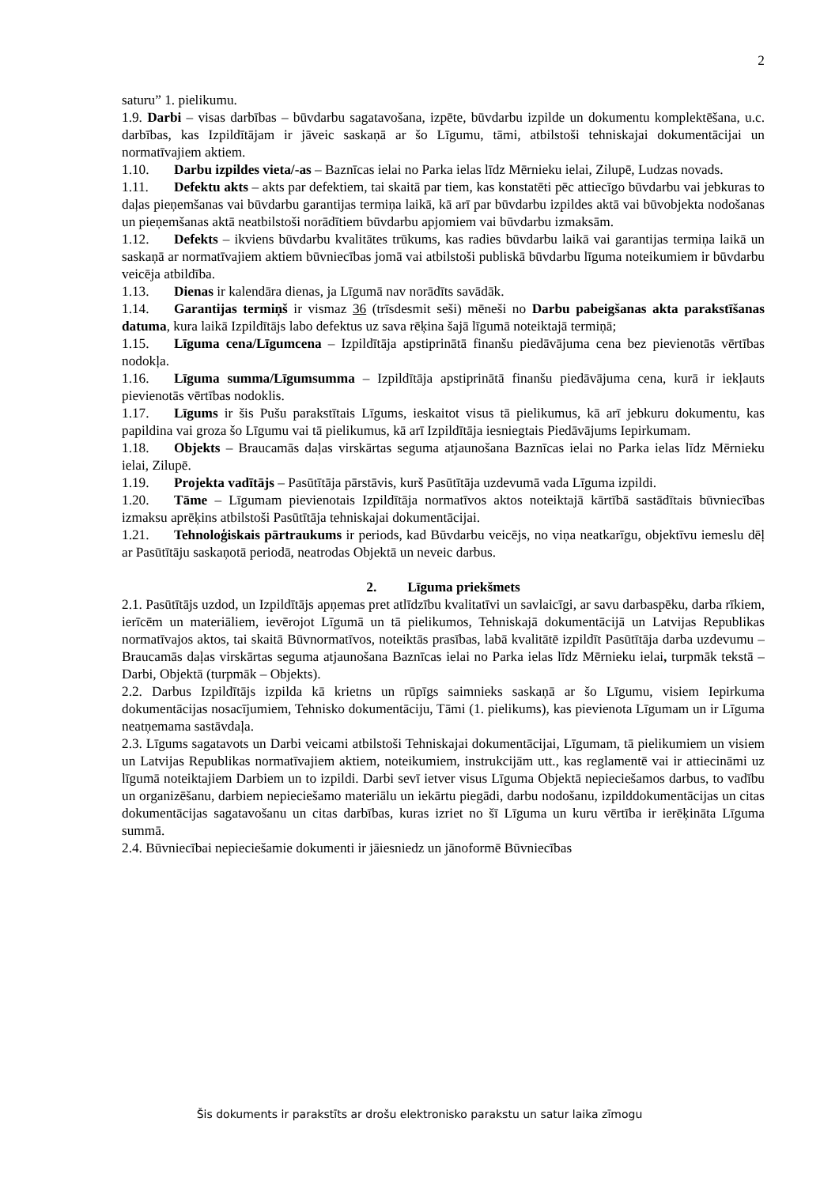2
saturu” 1. pielikumu.
1.9. Darbi – visas darbības – būvdarbu sagatavošana, izpēte, būvdarbu izpilde un dokumentu komplektēšana, u.c. darbības, kas Izpildītājam ir jāveic saskaņā ar šo Līgumu, tāmi, atbilstoši tehniskajai dokumentācijai un normatīvajiem aktiem.
1.10. Darbu izpildes vieta/-as – Baznīcas ielai no Parka ielas līdz Mērnieku ielai, Zilupē, Ludzas novads.
1.11. Defektu akts – akts par defektiem, tai skaitā par tiem, kas konstatēti pēc attiecīgo būvdarbu vai jebkuras to daļas pieņemšanas vai būvdarbu garantijas termiņa laikā, kā arī par būvdarbu izpildes aktā vai būvobjekta nodošanas un pieņemšanas aktā neatbilstoši norādītiem būvdarbu apjomiem vai būvdarbu izmaksām.
1.12. Defekts – ikviens būvdarbu kvalitātes trūkums, kas radies būvdarbu laikā vai garantijas termiņa laikā un saskaņā ar normatīvajiem aktiem būvniecības jomā vai atbilstoši publiskā būvdarbu līguma noteikumiem ir būvdarbu veicēja atbildība.
1.13. Dienas ir kalendāra dienas, ja Līgumā nav norādīts savādāk.
1.14. Garantijas termiņš ir vismaz 36 (trīsdesmit seši) mēneši no Darbu pabeigšanas akta parakstīšanas datuma, kura laikā Izpildītājs labo defektus uz sava rēķina šajā līgumā noteiktajā termiņā;
1.15. Līguma cena/Līgumcena – Izpildītāja apstiprinātā finanšu piedāvājuma cena bez pievienotās vērtības nodokļa.
1.16. Līguma summa/Līgumsumma – Izpildītāja apstiprinātā finanšu piedāvājuma cena, kurā ir iekļauts pievienotās vērtības nodoklis.
1.17. Līgums ir šis Pušu parakstītais Līgums, ieskaitot visus tā pielikumus, kā arī jebkuru dokumentu, kas papildina vai groza šo Līgumu vai tā pielikumus, kā arī Izpildītāja iesniegtais Piedāvājums Iepirkumam.
1.18. Objekts – Braucamās daļas virskārtas seguma atjaunošana Baznīcas ielai no Parka ielas līdz Mērnieku ielai, Zilupē.
1.19. Projekta vadītājs – Pasūtītāja pārstāvis, kurš Pasūtītāja uzdevumā vada Līguma izpildi.
1.20. Tāme – Līgumam pievienotais Izpildītāja normatīvos aktos noteiktajā kārtībā sastādītais būvniecības izmaksu aprēķins atbilstoši Pasūtītāja tehniskajai dokumentācijai.
1.21. Tehnoloģiskais pārtraukums ir periods, kad Būvdarbu veicējs, no viņa neatkarīgu, objektīvu iemeslu dēļ ar Pasūtītāju saskaņotā periodā, neatrodas Objektā un neveic darbus.
2. Līguma priekšmets
2.1. Pasūtītājs uzdod, un Izpildītājs apņemas pret atlīdzību kvalitatīvi un savlaicīgi, ar savu darbaspēku, darba rīkiem, ierīcēm un materiāliem, ievērojot Līgumā un tā pielikumos, Tehniskajā dokumentācijā un Latvijas Republikas normatīvajos aktos, tai skaitā Būvnormatīvos, noteiktās prasības, labā kvalitātē izpildīt Pasūtītāja darba uzdevumu – Braucamās daļas virskārtas seguma atjaunošana Baznīcas ielai no Parka ielas līdz Mērnieku ielai, turpmāk tekstā – Darbi, Objektā (turpmāk – Objekts).
2.2. Darbus Izpildītājs izpilda kā krietns un rūpīgs saimnieks saskaņā ar šo Līgumu, visiem Iepirkuma dokumentācijas nosacījumiem, Tehnisko dokumentāciju, Tāmi (1. pielikums), kas pievienota Līgumam un ir Līguma neatņemama sastāvdaļa.
2.3. Līgums sagatavots un Darbi veicami atbilstoši Tehniskajai dokumentācijai, Līgumam, tā pielikumiem un visiem un Latvijas Republikas normatīvajiem aktiem, noteikumiem, instrukcijām utt., kas reglamentē vai ir attiecināmi uz līgumā noteiktajiem Darbiem un to izpildi. Darbi sevī ietver visus Līguma Objektā nepieciešamos darbus, to vadību un organizēšanu, darbiem nepieciešamo materiālu un iekārtu piegādi, darbu nodošanu, izpilddokumentācijas un citas dokumentācijas sagatavošanu un citas darbības, kuras izriet no šī Līguma un kuru vērtība ir ierēķināta Līguma summā.
2.4. Būvniecībai nepieciešamie dokumenti ir jāiesniedz un jānoformē Būvniecības
Šis dokuments ir parakstīts ar drošu elektronisko parakstu un satur laika zīmogu